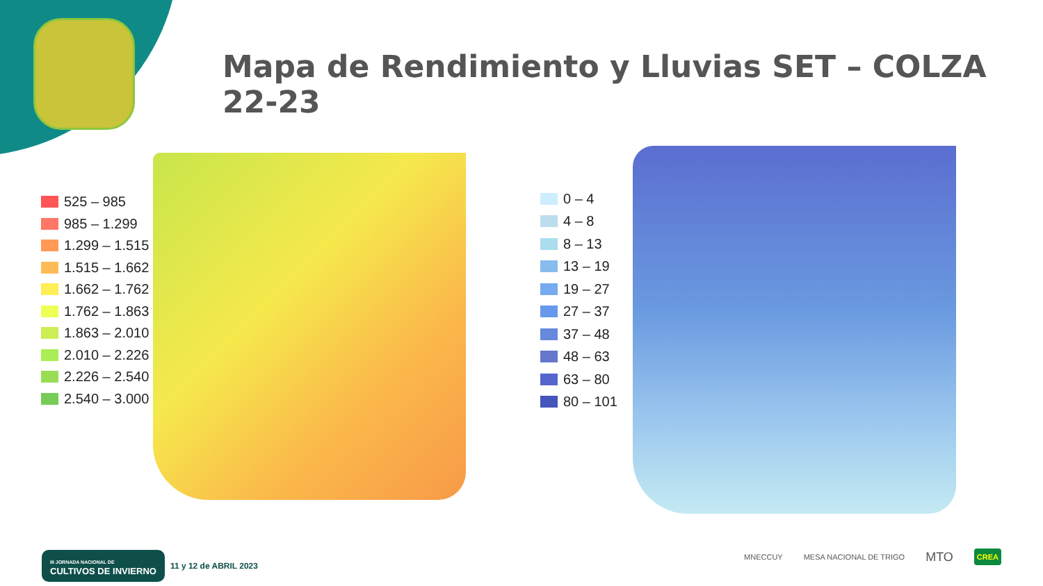Mapa de Rendimiento y Lluvias SET – COLZA 22-23
525 – 985
985 – 1.299
1.299 – 1.515
1.515 – 1.662
1.662 – 1.762
1.762 – 1.863
1.863 – 2.010
2.010 – 2.226
2.226 – 2.540
2.540 – 3.000
0 – 4
4 – 8
8 – 13
13 – 19
19 – 27
27 – 37
37 – 48
48 – 63
63 – 80
80 – 101
III JORNADA NACIONAL DE
CULTIVOS DE INVIERNO
11 y 12 de ABRIL 2023
MNECCUY MESA NACIONAL DE TRIGO MTO CREA